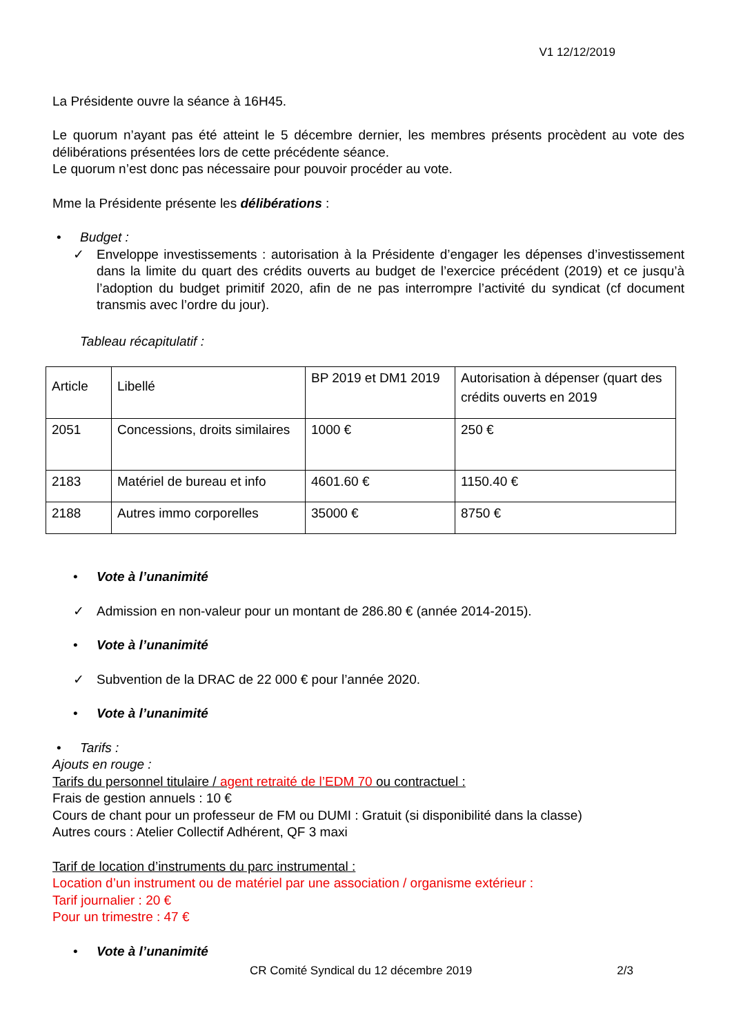V1 12/12/2019
La Présidente ouvre la séance à 16H45.
Le quorum n’ayant pas été atteint le 5 décembre dernier, les membres présents procèdent au vote des délibérations présentées lors de cette précédente séance.
Le quorum n’est donc pas nécessaire pour pouvoir procéder au vote.
Mme la Présidente présente les délibérations :
• Budget :
✓ Enveloppe investissements : autorisation à la Présidente d’engager les dépenses d’investissement dans la limite du quart des crédits ouverts au budget de l’exercice précédent (2019) et ce jusqu’à l’adoption du budget primitif 2020, afin de ne pas interrompre l’activité du syndicat (cf document transmis avec l’ordre du jour).
Tableau récapitulatif :
| Article | Libellé | BP 2019 et DM1 2019 | Autorisation à dépenser (quart des crédits ouverts en 2019 |
| 2051 | Concessions, droits similaires | 1000 € | 250 € |
| 2183 | Matériel de bureau et info | 4601.60 € | 1150.40 € |
| 2188 | Autres immo corporelles | 35000 € | 8750 € |
• Vote à l’unanimité
✓ Admission en non-valeur pour un montant de 286.80 € (année 2014-2015).
• Vote à l’unanimité
✓ Subvention de la DRAC de 22 000 € pour l’année 2020.
• Vote à l’unanimité
• Tarifs :
Ajouts en rouge :
Tarifs du personnel titulaire / agent retraité de l’EDM 70 ou contractuel :
Frais de gestion annuels : 10 €
Cours de chant pour un professeur de FM ou DUMI : Gratuit (si disponibilité dans la classe)
Autres cours : Atelier Collectif Adhérent, QF 3 maxi
Tarif de location d’instruments du parc instrumental :
Location d’un instrument ou de matériel par une association / organisme extérieur :
Tarif journalier : 20 €
Pour un trimestre : 47 €
• Vote à l’unanimité
CR Comité Syndical du 12 décembre 2019 2/3